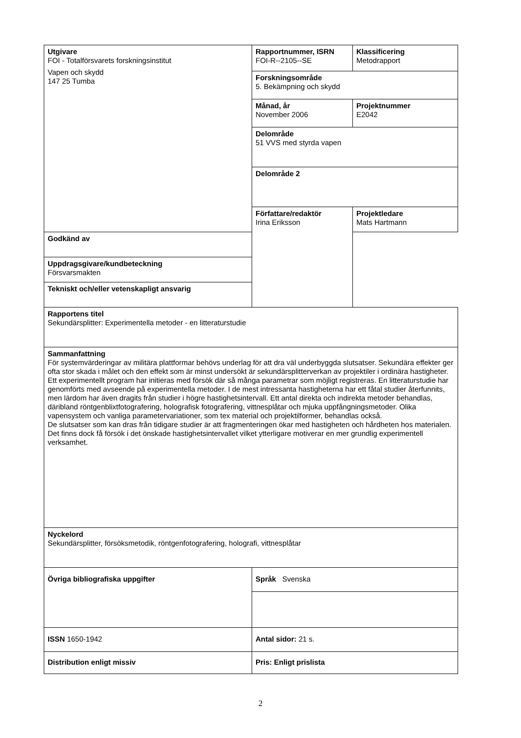| Utgivare FOI - Totalförsvarets forskningsinstitut Vapen och skydd 147 25 Tumba | Rapportnummer, ISRN FOI-R--2105--SE | Klassificering Metodrapport |
| | Forskningsområde 5. Bekämpning och skydd | |
| | Månad, år November 2006 | Projektnummer E2042 |
| | Delområde 51 VVS med styrda vapen | |
| | Delområde 2 | |
| | Författare/redaktör Irina Eriksson | Projektledare Mats Hartmann |
| Godkänd av | | |
| Uppdragsgivare/kundbeteckning Försvarsmakten | | |
| Tekniskt och/eller vetenskapligt ansvarig | | |
| Rapportens titel Sekundärsplitter: Experimentella metoder - en litteraturstudie | | |
| Sammanfattning För systemvärderingar av militära plattformar behövs underlag för att dra väl underbyggda slutsatser. Sekundära effekter ger ofta stor skada i målet och den effekt som är minst undersökt är sekundärsplitterverkan av projektiler i ordinära hastigheter. Ett experimentellt program har initieras med försök där så många parametrar som möjligt registreras. En litteraturstudie har genomförts med avseende på experimentella metoder. I de mest intressanta hastigheterna har ett fåtal studier återfunnits, men lärdom har även dragits från studier i högre hastighetsintervall. Ett antal direkta och indirekta metoder behandlas, däribland röntgenblixtfotografering, holografisk fotografering, vittnesplåtar och mjuka uppfångningsmetoder. Olika vapensystem och vanliga parametervariationer, som tex material och projektilformer, behandlas också. De slutsatser som kan dras från tidigare studier är att fragmenteringen ökar med hastigheten och hårdheten hos materialen. Det finns dock få försök i det önskade hastighetsintervallet vilket ytterligare motiverar en mer grundlig experimentell verksamhet. | | |
| Nyckelord Sekundärsplitter, försöksmetodik, röntgenfotografering, holografi, vittnesplåtar | | |
| Övriga bibliografiska uppgifter | Språk Svenska | |
| ISSN 1650-1942 | Antal sidor: 21 s. | |
| Distribution enligt missiv | Pris: Enligt prislista | |
2